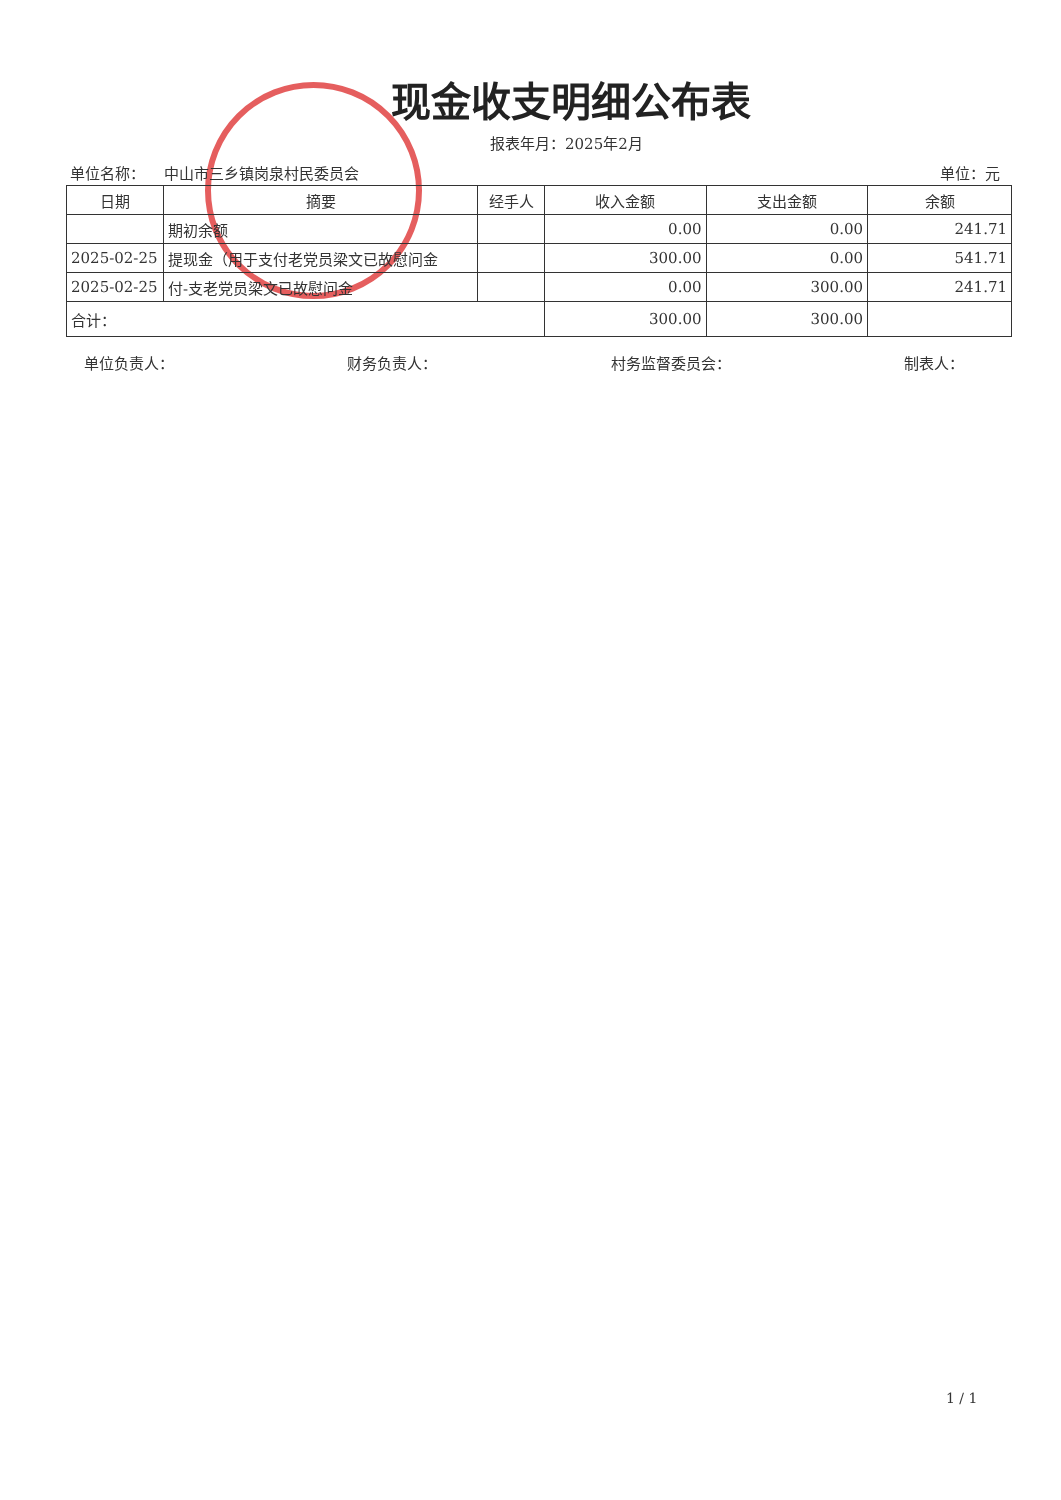现金收支明细公布表
报表年月：2025年2月
单位名称： 中山市三乡镇岗泉村民委员会 单位：元
| 日期 | 摘要 | 经手人 | 收入金额 | 支出金额 | 余额 |
| --- | --- | --- | --- | --- | --- |
| | 期初余额 | | 0.00 | 0.00 | 241.71 |
| 2025-02-25 | 提现金（用于支付老党员梁文已故慰问金 | | 300.00 | 0.00 | 541.71 |
| 2025-02-25 | 付-支老党员梁文已故慰问金 | | 0.00 | 300.00 | 241.71 |
| 合计： | | | 300.00 | 300.00 | |
单位负责人： 财务负责人： 村务监督委员会： 制表人：
1 / 1